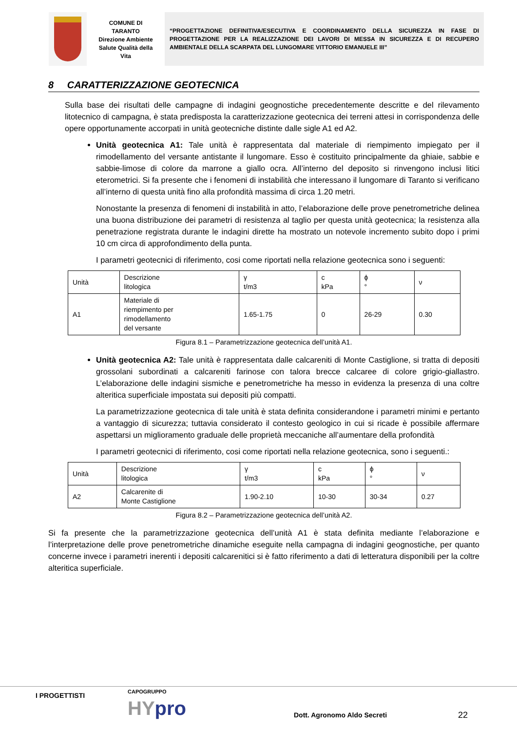COMUNE DI
TARANTO
Direzione Ambiente
Salute Qualità della
Vita
“PROGETTAZIONE DEFINITIVA/ESECUTIVA E COORDINAMENTO DELLA SICUREZZA IN FASE DI PROGETTAZIONE PER LA REALIZZAZIONE DEI LAVORI DI MESSA IN SICUREZZA E DI RECUPERO AMBIENTALE DELLA SCARPATA DEL LUNGOMARE VITTORIO EMANUELE III”
8 CARATTERIZZAZIONE GEOTECNICA
Sulla base dei risultati delle campagne di indagini geognostiche precedentemente descritte e del rilevamento litotecnico di campagna, è stata predisposta la caratterizzazione geotecnica dei terreni attesi in corrispondenza delle opere opportunamente accorpati in unità geotecniche distinte dalle sigle A1 ed A2.
Unità geotecnica A1: Tale unità è rappresentata dal materiale di riempimento impiegato per il rimodellamento del versante antistante il lungomare. Esso è costituito principalmente da ghiaie, sabbie e sabbie-limose di colore da marrone a giallo ocra. All’interno del deposito si rinvengono inclusi litici eterometrici. Si fa presente che i fenomeni di instabilità che interessano il lungomare di Taranto si verificano all’interno di questa unità fino alla profondità massima di circa 1.20 metri.
Nonostante la presenza di fenomeni di instabilità in atto, l’elaborazione delle prove penetrometriche delinea una buona distribuzione dei parametri di resistenza al taglio per questa unità geotecnica; la resistenza alla penetrazione registrata durante le indagini dirette ha mostrato un notevole incremento subito dopo i primi 10 cm circa di approfondimento della punta.
I parametri geotecnici di riferimento, cosi come riportati nella relazione geotecnica sono i seguenti:
| Unità | Descrizione litologica | γ t/m3 | c kPa | ϕ ° | ν |
| A1 | Materiale di riempimento per rimodellamento del versante | 1.65-1.75 | 0 | 26-29 | 0.30 |
Figura 8.1 – Parametrizzazione geotecnica dell’unità A1.
Unità geotecnica A2: Tale unità è rappresentata dalle calcareniti di Monte Castiglione, si tratta di depositi grossolani subordinati a calcareniti farinose con talora brecce calcaree di colore grigio-giallastro. L’elaborazione delle indagini sismiche e penetrometriche ha messo in evidenza la presenza di una coltre alteritica superficiale impostata sui depositi più compatti.
La parametrizzazione geotecnica di tale unità è stata definita considerandone i parametri minimi e pertanto a vantaggio di sicurezza; tuttavia considerato il contesto geologico in cui si ricade è possibile affermare aspettarsi un miglioramento graduale delle proprietà meccaniche all’aumentare della profondità
I parametri geotecnici di riferimento, cosi come riportati nella relazione geotecnica, sono i seguenti.:
| Unità | Descrizione litologica | γ t/m3 | c kPa | ϕ ° | ν |
| A2 | Calcarenite di Monte Castiglione | 1.90-2.10 | 10-30 | 30-34 | 0.27 |
Figura 8.2 – Parametrizzazione geotecnica dell’unità A2.
Si fa presente che la parametrizzazione geotecnica dell’unità A1 è stata definita mediante l’elaborazione e l’interpretazione delle prove penetrometriche dinamiche eseguite nella campagna di indagini geognostiche, per quanto concerne invece i parametri inerenti i depositi calcarenitici si è fatto riferimento a dati di letteratura disponibili per la coltre alteritica superficiale.
I PROGETTISTI CAPOGRUPPO
HYpro Dott. Agronomo Aldo Secreti 22